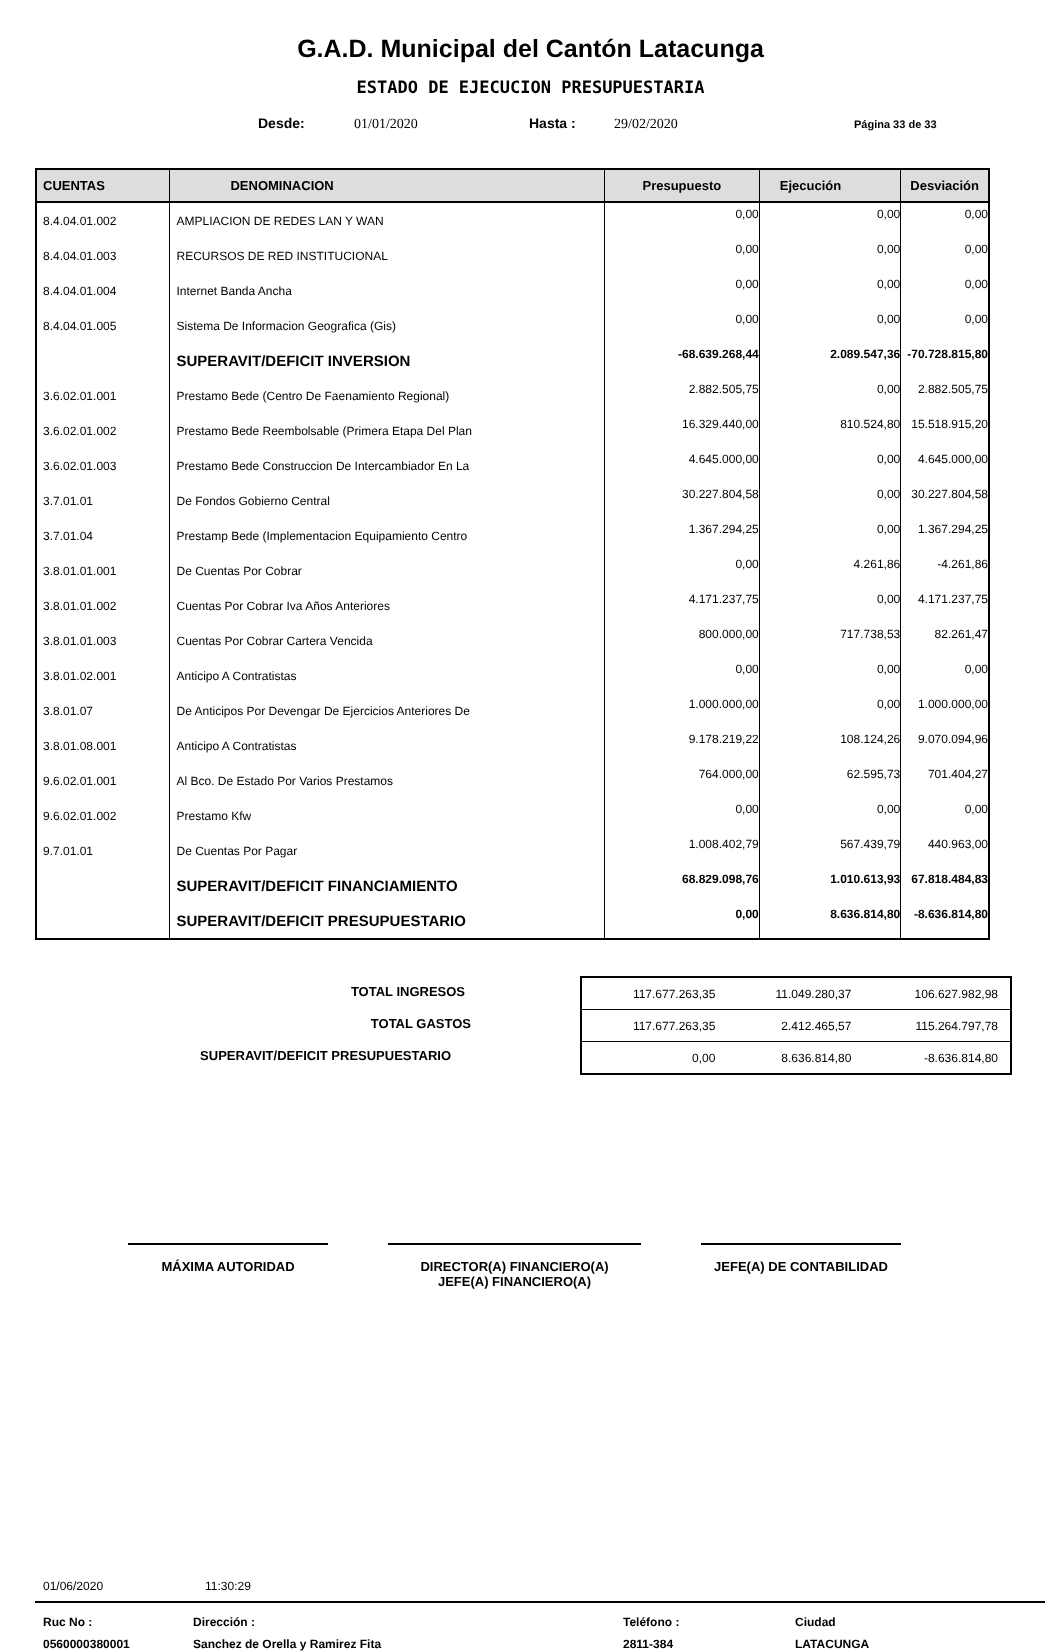G.A.D. Municipal del Cantón Latacunga
ESTADO DE EJECUCION PRESUPUESTARIA
Desde: 01/01/2020 Hasta : 29/02/2020 Página 33 de 33
| CUENTAS | DENOMINACION | Presupuesto | Ejecución | Desviación |
| --- | --- | --- | --- | --- |
| 8.4.04.01.002 | AMPLIACION DE REDES LAN Y WAN | 0,00 | 0,00 | 0,00 |
| 8.4.04.01.003 | RECURSOS DE RED INSTITUCIONAL | 0,00 | 0,00 | 0,00 |
| 8.4.04.01.004 | Internet Banda Ancha | 0,00 | 0,00 | 0,00 |
| 8.4.04.01.005 | Sistema De Informacion Geografica (Gis) | 0,00 | 0,00 | 0,00 |
| | SUPERAVIT/DEFICIT INVERSION | -68.639.268,44 | 2.089.547,36 | -70.728.815,80 |
| 3.6.02.01.001 | Prestamo Bede (Centro De Faenamiento Regional) | 2.882.505,75 | 0,00 | 2.882.505,75 |
| 3.6.02.01.002 | Prestamo Bede Reembolsable (Primera Etapa Del Plan | 16.329.440,00 | 810.524,80 | 15.518.915,20 |
| 3.6.02.01.003 | Prestamo Bede Construccion De Intercambiador En La | 4.645.000,00 | 0,00 | 4.645.000,00 |
| 3.7.01.01 | De Fondos Gobierno Central | 30.227.804,58 | 0,00 | 30.227.804,58 |
| 3.7.01.04 | Prestamp Bede (Implementacion Equipamiento Centro | 1.367.294,25 | 0,00 | 1.367.294,25 |
| 3.8.01.01.001 | De Cuentas Por Cobrar | 0,00 | 4.261,86 | -4.261,86 |
| 3.8.01.01.002 | Cuentas Por Cobrar Iva Años Anteriores | 4.171.237,75 | 0,00 | 4.171.237,75 |
| 3.8.01.01.003 | Cuentas Por Cobrar Cartera Vencida | 800.000,00 | 717.738,53 | 82.261,47 |
| 3.8.01.02.001 | Anticipo A Contratistas | 0,00 | 0,00 | 0,00 |
| 3.8.01.07 | De Anticipos Por Devengar De Ejercicios Anteriores De | 1.000.000,00 | 0,00 | 1.000.000,00 |
| 3.8.01.08.001 | Anticipo A Contratistas | 9.178.219,22 | 108.124,26 | 9.070.094,96 |
| 9.6.02.01.001 | Al Bco. De Estado Por Varios Prestamos | 764.000,00 | 62.595,73 | 701.404,27 |
| 9.6.02.01.002 | Prestamo Kfw | 0,00 | 0,00 | 0,00 |
| 9.7.01.01 | De Cuentas Por Pagar | 1.008.402,79 | 567.439,79 | 440.963,00 |
| | SUPERAVIT/DEFICIT FINANCIAMIENTO | 68.829.098,76 | 1.010.613,93 | 67.818.484,83 |
| | SUPERAVIT/DEFICIT PRESUPUESTARIO | 0,00 | 8.636.814,80 | -8.636.814,80 |
TOTAL INGRESOS
TOTAL GASTOS
SUPERAVIT/DEFICIT PRESUPUESTARIO
| 117.677.263,35 | 11.049.280,37 | 106.627.982,98 |
| 117.677.263,35 | 2.412.465,57 | 115.264.797,78 |
| 0,00 | 8.636.814,80 | -8.636.814,80 |
MÁXIMA AUTORIDAD DIRECTOR(A) FINANCIERO(A)
JEFE(A) FINANCIERO(A)
JEFE(A) DE CONTABILIDAD
01/06/2020 11:30:29
Ruc No : Dirección : Teléfono : Ciudad 0560000380001 Sanchez de Orella y Ramirez Fita 2811-384 LATACUNGA